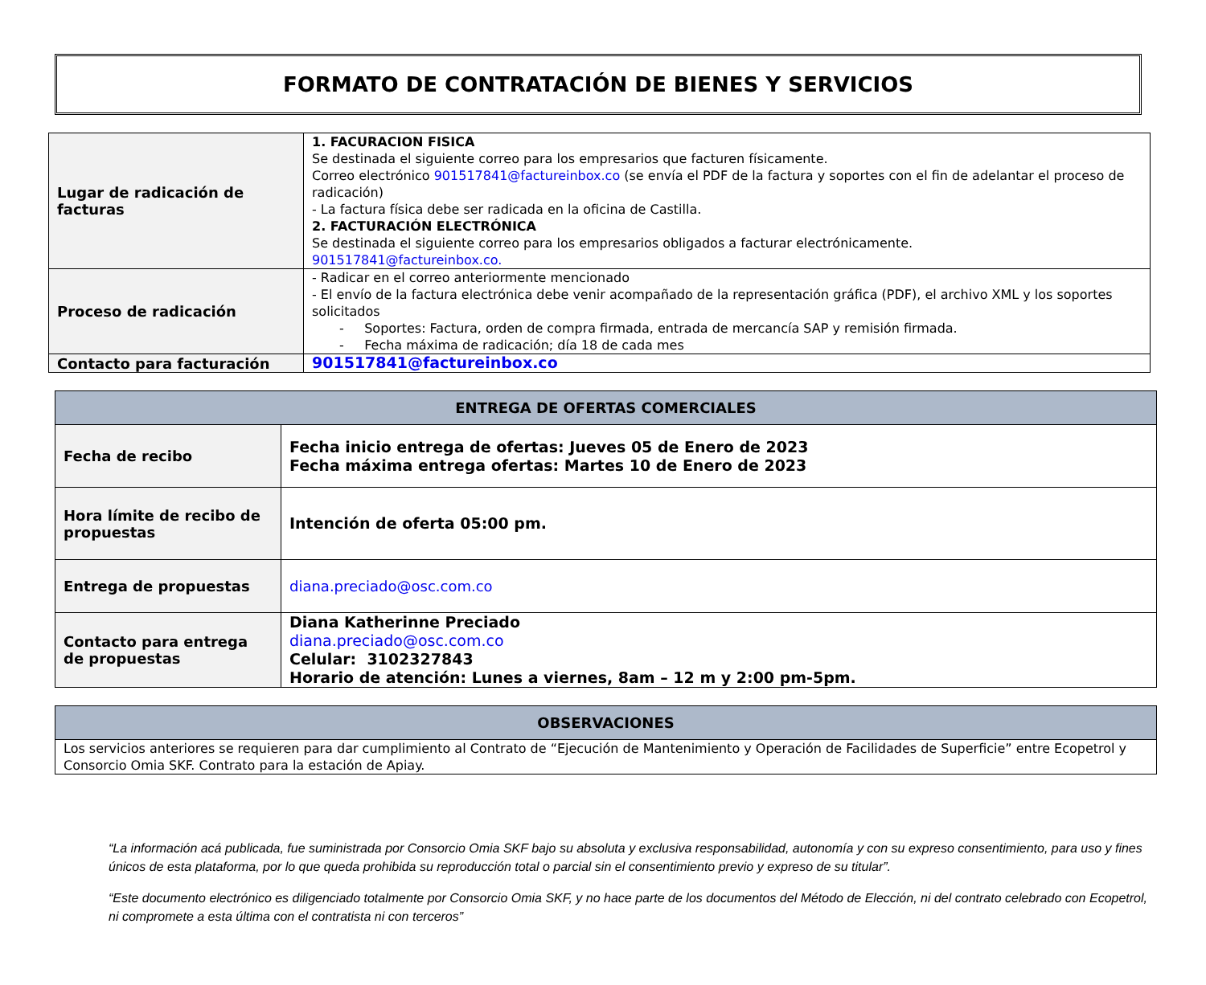FORMATO DE CONTRATACIÓN DE BIENES Y SERVICIOS
| Lugar de radicación de facturas | 1. FACURACION FISICA Se destinada el siguiente correo para los empresarios que facturen físicamente. Correo electrónico 901517841@factureinbox.co (se envía el PDF de la factura y soportes con el fin de adelantar el proceso de radicación) - La factura física debe ser radicada en la oficina de Castilla. 2. FACTURACIÓN ELECTRÓNICA Se destinada el siguiente correo para los empresarios obligados a facturar electrónicamente. 901517841@factureinbox.co. |
| Proceso de radicación | - Radicar en el correo anteriormente mencionado - El envío de la factura electrónica debe venir acompañado de la representación gráfica (PDF), el archivo XML y los soportes solicitados - Soportes: Factura, orden de compra firmada, entrada de mercancía SAP y remisión firmada. - Fecha máxima de radicación; día 18 de cada mes |
| Contacto para facturación | 901517841@factureinbox.co |
| ENTREGA DE OFERTAS COMERCIALES | |
| --- | --- |
| Fecha de recibo | Fecha inicio entrega de ofertas: Jueves 05 de Enero de 2023 Fecha máxima entrega ofertas: Martes 10 de Enero de 2023 |
| Hora límite de recibo de propuestas | Intención de oferta 05:00 pm. |
| Entrega de propuestas | diana.preciado@osc.com.co |
| Contacto para entrega de propuestas | Diana Katherinne Preciado diana.preciado@osc.com.co Celular: 3102327843 Horario de atención: Lunes a viernes, 8am – 12 m y 2:00 pm-5pm. |
| OBSERVACIONES |
| --- |
| Los servicios anteriores se requieren para dar cumplimiento al Contrato de “Ejecución de Mantenimiento y Operación de Facilidades de Superficie” entre Ecopetrol y Consorcio Omia SKF. Contrato para la estación de Apiay. |
“La información acá publicada, fue suministrada por Consorcio Omia SKF bajo su absoluta y exclusiva responsabilidad, autonomía y con su expreso consentimiento, para uso y fines únicos de esta plataforma, por lo que queda prohibida su reproducción total o parcial sin el consentimiento previo y expreso de su titular”.
“Este documento electrónico es diligenciado totalmente por Consorcio Omia SKF, y no hace parte de los documentos del Método de Elección, ni del contrato celebrado con Ecopetrol, ni compromete a esta última con el contratista ni con terceros”